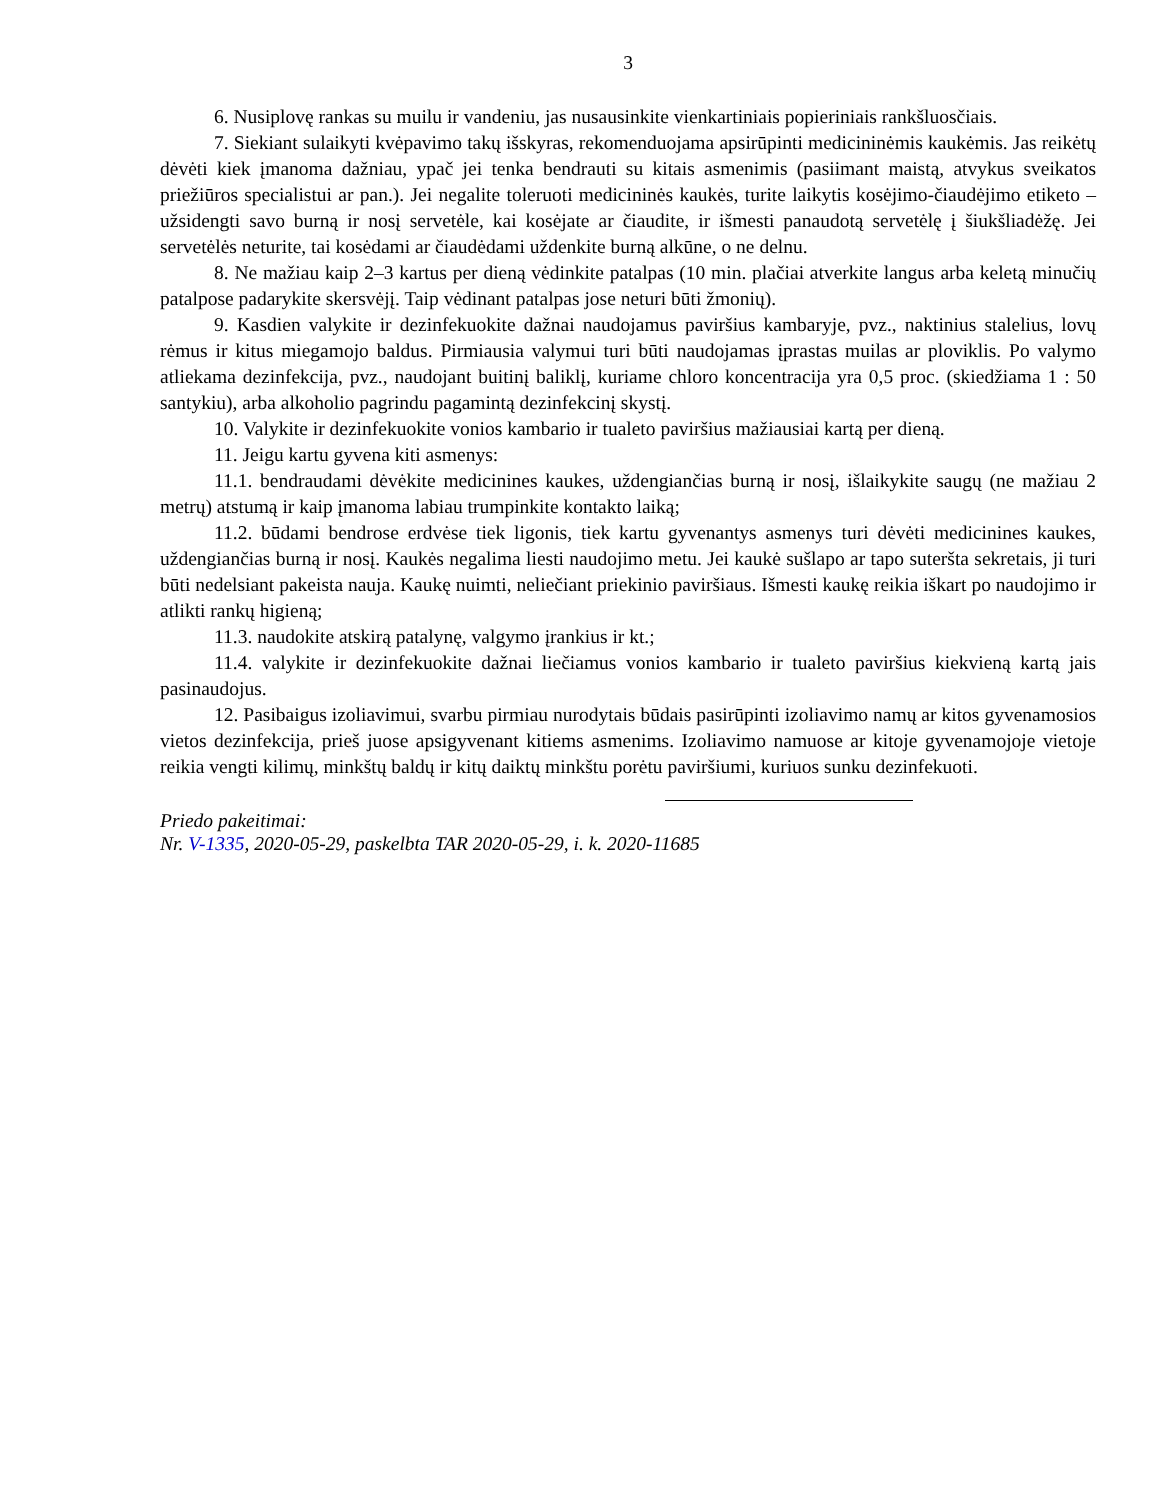3
6. Nusiplovę rankas su muilu ir vandeniu, jas nusausinkite vienkartiniais popieriniais rankšluosčiais.
7. Siekiant sulaikyti kvėpavimo takų išskyras, rekomenduojama apsirūpinti medicininėmis kaukėmis. Jas reikėtų dėvėti kiek įmanoma dažniau, ypač jei tenka bendrauti su kitais asmenimis (pasiimant maistą, atvykus sveikatos priežiūros specialistui ar pan.). Jei negalite toleruoti medicininės kaukės, turite laikytis kosėjimo-čiaudėjimo etiketo – užsidengti savo burną ir nosį servetėle, kai kosėjate ar čiaudite, ir išmesti panaudotą servetėlę į šiukšliadėžę. Jei servetėlės neturite, tai kosėdami ar čiaudėdami uždenkite burną alkūne, o ne delnu.
8. Ne mažiau kaip 2–3 kartus per dieną vėdinkite patalpas (10 min. plačiai atverkite langus arba keletą minučių patalpose padarykite skersvėjį. Taip vėdinant patalpas jose neturi būti žmonių).
9. Kasdien valykite ir dezinfekuokite dažnai naudojamus paviršius kambaryje, pvz., naktinius stalelius, lovų rėmus ir kitus miegamojo baldus. Pirmiausia valymui turi būti naudojamas įprastas muilas ar ploviklis. Po valymo atliekama dezinfekcija, pvz., naudojant buitinį baliklį, kuriame chloro koncentracija yra 0,5 proc. (skiedžiama 1 : 50 santykiu), arba alkoholio pagrindu pagamintą dezinfekcinį skystį.
10. Valykite ir dezinfekuokite vonios kambario ir tualeto paviršius mažiausiai kartą per dieną.
11. Jeigu kartu gyvena kiti asmenys:
11.1. bendraudami dėvėkite medicinines kaukes, uždengiančias burną ir nosį, išlaikykite saugų (ne mažiau 2 metrų) atstumą ir kaip įmanoma labiau trumpinkite kontakto laiką;
11.2. būdami bendrose erdvėse tiek ligonis, tiek kartu gyvenantys asmenys turi dėvėti medicinines kaukes, uždengiančias burną ir nosį. Kaukės negalima liesti naudojimo metu. Jei kaukė sušlapo ar tapo suteršta sekretais, ji turi būti nedelsiant pakeista nauja. Kaukę nuimti, neliečiant priekinio paviršiaus. Išmesti kaukę reikia iškart po naudojimo ir atlikti rankų higieną;
11.3. naudokite atskirą patalynę, valgymo įrankius ir kt.;
11.4. valykite ir dezinfekuokite dažnai liečiamus vonios kambario ir tualeto paviršius kiekvieną kartą jais pasinaudojus.
12. Pasibaigus izoliavimui, svarbu pirmiau nurodytais būdais pasirūpinti izoliavimo namų ar kitos gyvenamosios vietos dezinfekcija, prieš juose apsigyvenant kitiems asmenims. Izoliavimo namuose ar kitoje gyvenamojoje vietoje reikia vengti kilimų, minkštų baldų ir kitų daiktų minkštu porėtu paviršiumi, kuriuos sunku dezinfekuoti.
Priedo pakeitimai:
Nr. V-1335, 2020-05-29, paskelbta TAR 2020-05-29, i. k. 2020-11685